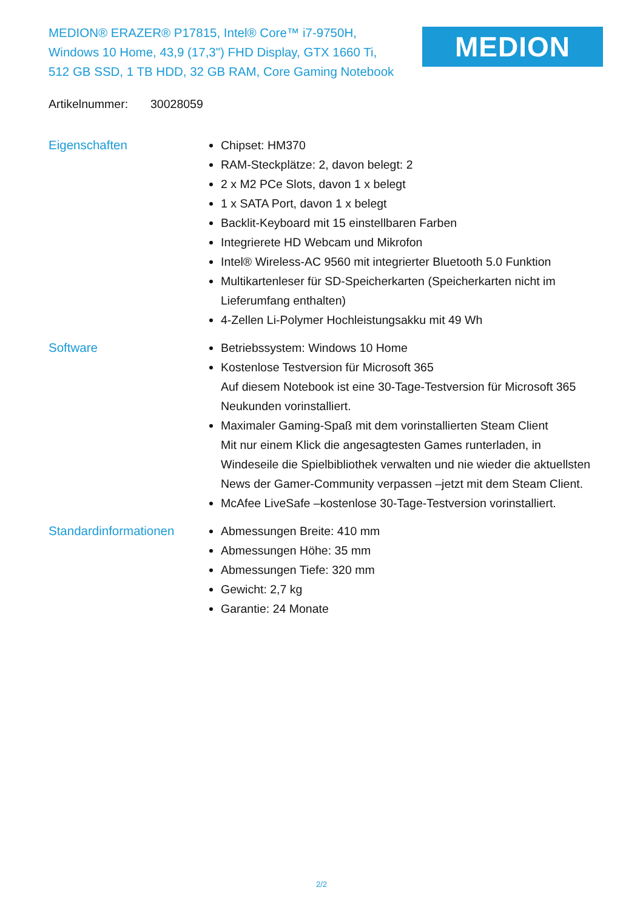MEDION® ERAZER® P17815, Intel® Core™ i7-9750H, Windows 10 Home, 43,9 (17,3") FHD Display, GTX 1660 Ti, 512 GB SSD, 1 TB HDD, 32 GB RAM, Core Gaming Notebook
MEDION
Artikelnummer: 30028059
Eigenschaften Chipset: HM370
RAM-Steckplätze: 2, davon belegt: 2
2 x M2 PCe Slots, davon 1 x belegt
1 x SATA Port, davon 1 x belegt
Backlit-Keyboard mit 15 einstellbaren Farben
Integrierete HD Webcam und Mikrofon
Intel® Wireless-AC 9560 mit integrierter Bluetooth 5.0 Funktion
Multikartenleser für SD-Speicherkarten (Speicherkarten nicht im Lieferumfang enthalten)
4-Zellen Li-Polymer Hochleistungsakku mit 49 Wh
Software Betriebssystem: Windows 10 Home
Kostenlose Testversion für Microsoft 365
Auf diesem Notebook ist eine 30-Tage-Testversion für Microsoft 365 Neukunden vorinstalliert.
Maximaler Gaming-Spaß mit dem vorinstallierten Steam Client
Mit nur einem Klick die angesagtesten Games runterladen, in Windeseile die Spielbibliothek verwalten und nie wieder die aktuellsten News der Gamer-Community verpassen –jetzt mit dem Steam Client.
McAfee LiveSafe –kostenlose 30-Tage-Testversion vorinstalliert.
Standardinformationen Abmessungen Breite: 410 mm
Abmessungen Höhe: 35 mm
Abmessungen Tiefe: 320 mm
Gewicht: 2,7 kg
Garantie: 24 Monate
2/2